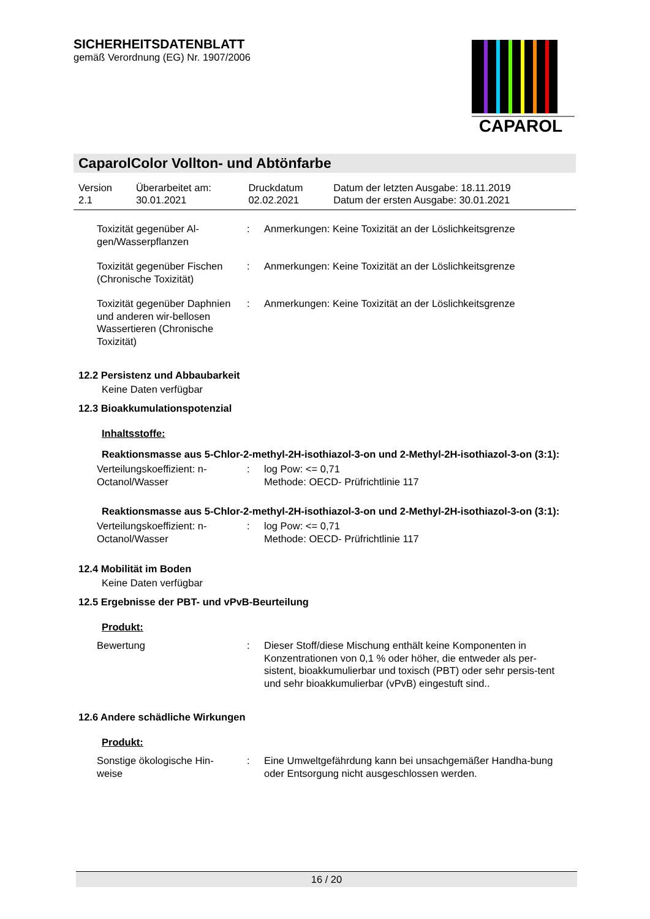SICHERHEITSDATENBLATT
gemäß Verordnung (EG) Nr. 1907/2006
CAPAROL
CaparolColor Vollton- und Abtönfarbe
| Version 2.1 | Überarbeitet am: 30.01.2021 | Druckdatum 02.02.2021 | Datum der letzten Ausgabe: 18.11.2019 Datum der ersten Ausgabe: 30.01.2021 |
| Toxizität gegenüber Al- gen/Wasserpflanzen | : | Anmerkungen: Keine Toxizität an der Löslichkeitsgrenze |
| Toxizität gegenüber Fischen (Chronische Toxizität) | : | Anmerkungen: Keine Toxizität an der Löslichkeitsgrenze |
| Toxizität gegenüber Daphnien und anderen wir-bellosen Wassertieren (Chronische Toxizität) | : | Anmerkungen: Keine Toxizität an der Löslichkeitsgrenze |
12.2 Persistenz und Abbaubarkeit
Keine Daten verfügbar
12.3 Bioakkumulationspotenzial
Inhaltsstoffe:
Reaktionsmasse aus 5-Chlor-2-methyl-2H-isothiazol-3-on und 2-Methyl-2H-isothiazol-3-on (3:1):
| Verteilungskoeffizient: n-Octanol/Wasser | : | log Pow: <= 0,71 Methode: OECD- Prüfrichtlinie 117 |
Reaktionsmasse aus 5-Chlor-2-methyl-2H-isothiazol-3-on und 2-Methyl-2H-isothiazol-3-on (3:1):
| Verteilungskoeffizient: n-Octanol/Wasser | : | log Pow: <= 0,71 Methode: OECD- Prüfrichtlinie 117 |
12.4 Mobilität im Boden
Keine Daten verfügbar
12.5 Ergebnisse der PBT- und vPvB-Beurteilung
Produkt:
| Bewertung | : | Dieser Stoff/diese Mischung enthält keine Komponenten in Konzentrationen von 0,1 % oder höher, die entweder als per-sistent, bioakkumulierbar und toxisch (PBT) oder sehr persis-tent und sehr bioakkumulierbar (vPvB) eingestuft sind.. |
12.6 Andere schädliche Wirkungen
Produkt:
| Sonstige ökologische Hin- weise | : | Eine Umweltgefährdung kann bei unsachgemäßer Handha-bung oder Entsorgung nicht ausgeschlossen werden. |
16 / 20